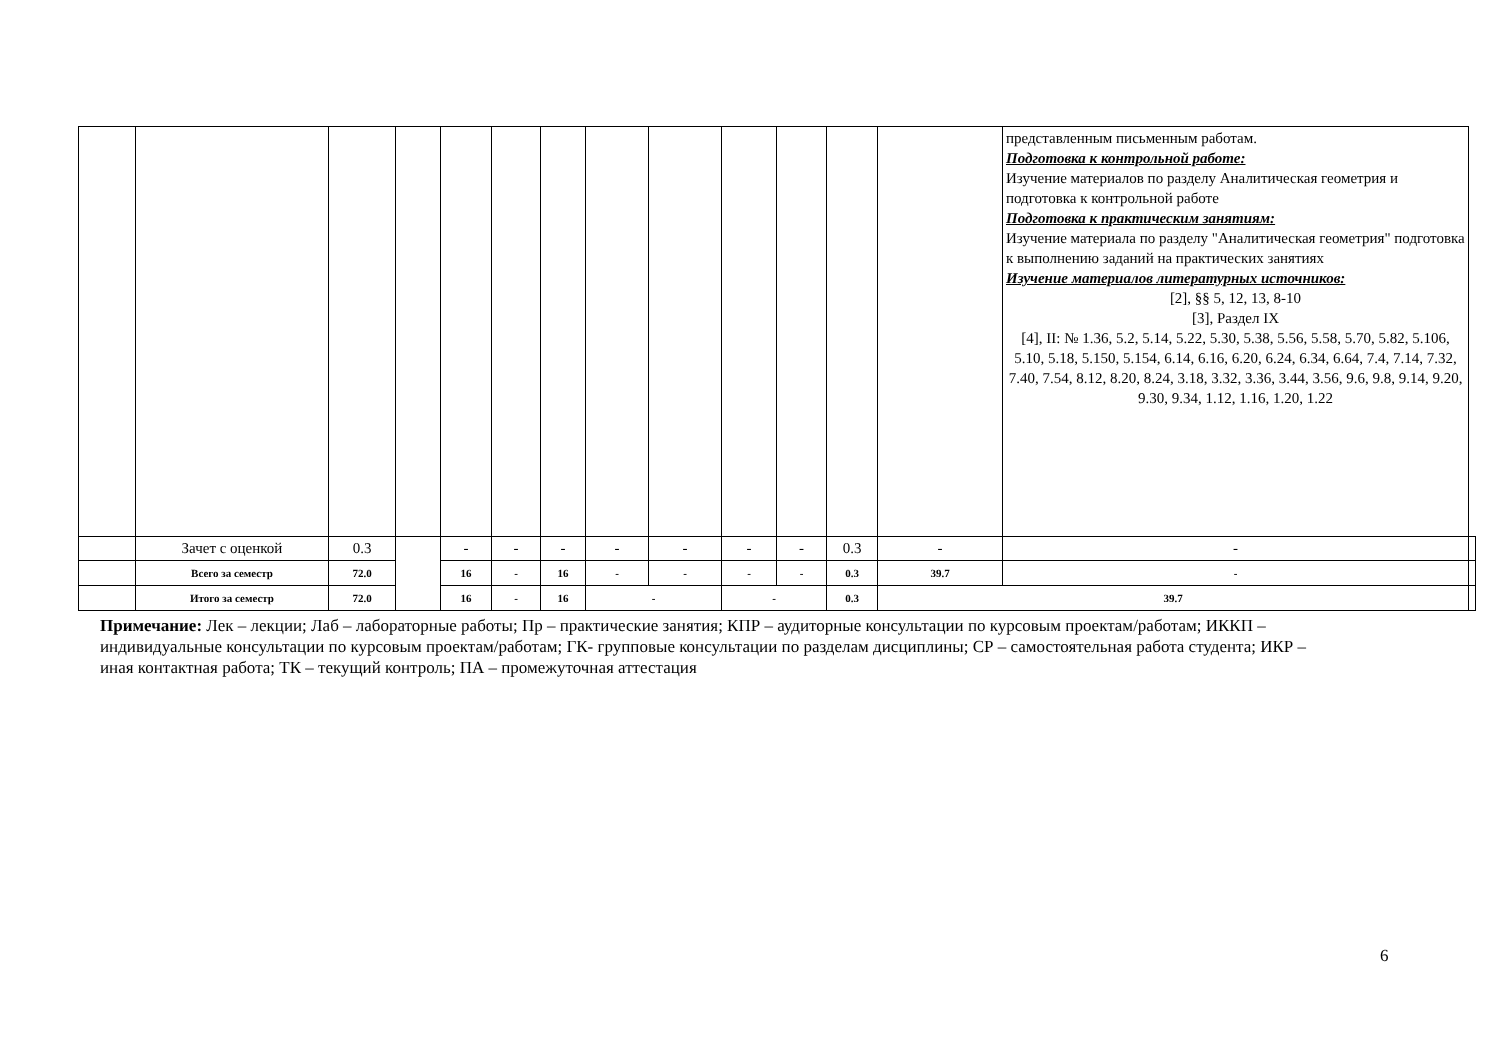| | | | | | | | | | | | | | представленным письменным работам. Подготовка к контрольной работе: Изучение материалов по разделу Аналитическая геометрия и подготовка к контрольной работе Подготовка к практическим занятиям: Изучение материала по разделу "Аналитическая геометрия" подготовка к выполнению заданий на практических занятиях Изучение материалов литературных источников: [2], §§ 5, 12, 13, 8-10 [3], Раздел IX [4], II: № 1.36, 5.2, 5.14, 5.22, 5.30, 5.38, 5.56, 5.58, 5.70, 5.82, 5.106, 5.10, 5.18, 5.150, 5.154, 6.14, 6.16, 6.20, 6.24, 6.34, 6.64, 7.4, 7.14, 7.32, 7.40, 7.54, 8.12, 8.20, 8.24, 3.18, 3.32, 3.36, 3.44, 3.56, 9.6, 9.8, 9.14, 9.20, 9.30, 9.34, 1.12, 1.16, 1.20, 1.22 | |
| | Зачет с оценкой | 0.3 | | - | - | - | - | - | - | - | 0.3 | - | - | |
| | Всего за семестр | 72.0 | | 16 | - | 16 | - | - | - | - | 0.3 | 39.7 | - | |
| | Итого за семестр | 72.0 | | 16 | - | 16 | - | | - | | 0.3 | 39.7 | | |
Примечание: Лек – лекции; Лаб – лабораторные работы; Пр – практические занятия; КПР – аудиторные консультации по курсовым проектам/работам; ИККП – индивидуальные консультации по курсовым проектам/работам; ГК- групповые консультации по разделам дисциплины; СР – самостоятельная работа студента; ИКР – иная контактная работа; ТК – текущий контроль; ПА – промежуточная аттестация
6